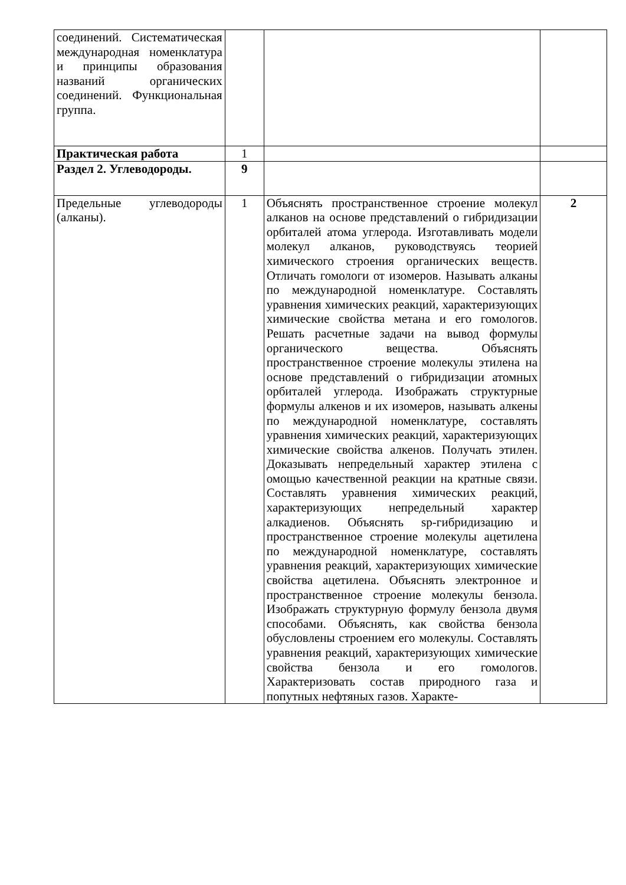| соединений. Система­тическая международная номенклатура и принципы образования названий органических соединений. Функциональная группа. | | | |
| Практическая работа | 1 | | |
| Раздел 2. Углеводороды. | 9 | | |
| Предельные углеводороды (алканы). | 1 | Объяснять пространственное строение молекул алканов на основе представлений о гибридизации орбиталей атома углерода. Изготавливать модели молекул алканов, руководствуясь теорией химического строения органических веществ. Отличать гомологи от изомеров. Называть алканы по международной номенклатуре. Составлять уравнения химических реакций, характеризующих химические свойства метана и его гомологов. Решать расчетные задачи на вывод формулы органического вещества. Объяснять пространственное строение молекулы этилена на основе представлений о гибридизации атомных орбиталей углерода. Изображать структурные формулы алкенов и их изомеров, называть алкены по международной номенклатуре, составлять уравнения химических реакций, характеризующих химические свойства алкенов. Получать этилен. Доказывать непредельный характер этилена с омощью качественной реакции на кратные связи. Составлять уравнения химических реакций, характеризующих непредельный характер алкадиенов. Объяснять sp-гибридизацию и пространственное строение молекулы ацетилена по международной номенклатуре, составлять уравнения реакций, характеризующих химические свойства ацетилена. Объяснять электронное и пространственное строение молекулы бензола. Изображать структурную формулу бензола двумя способами. Объяснять, как свойства бензола обусловлены строением его молекулы. Составлять уравнения реакций, характеризующих химические свойства бензола и его гомологов. Характеризовать состав природного газа и попутных нефтяных газов. Характе- | 2 |